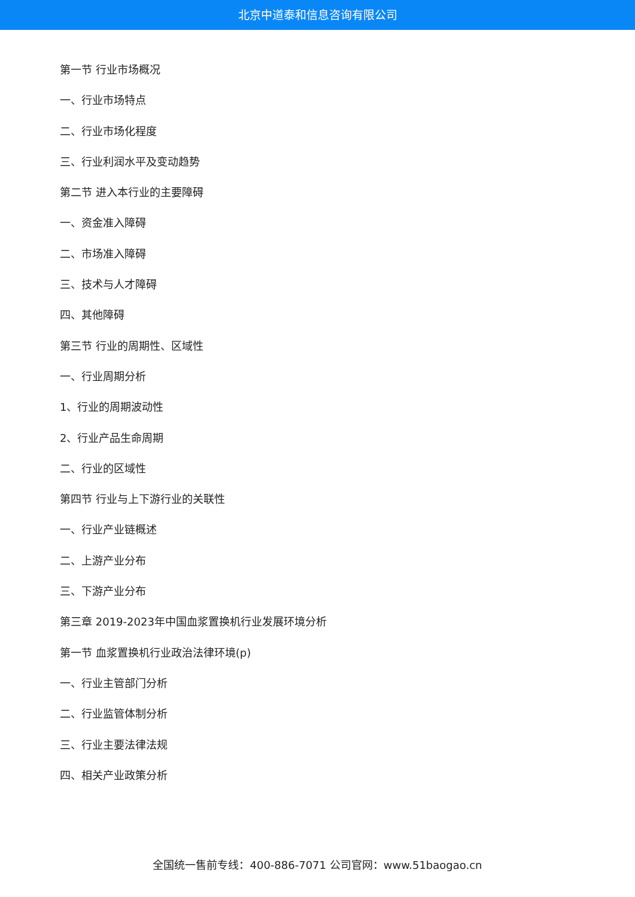北京中道泰和信息咨询有限公司
第一节 行业市场概况
一、行业市场特点
二、行业市场化程度
三、行业利润水平及变动趋势
第二节 进入本行业的主要障碍
一、资金准入障碍
二、市场准入障碍
三、技术与人才障碍
四、其他障碍
第三节 行业的周期性、区域性
一、行业周期分析
1、行业的周期波动性
2、行业产品生命周期
二、行业的区域性
第四节 行业与上下游行业的关联性
一、行业产业链概述
二、上游产业分布
三、下游产业分布
第三章 2019-2023年中国血浆置换机行业发展环境分析
第一节 血浆置换机行业政治法律环境(p)
一、行业主管部门分析
二、行业监管体制分析
三、行业主要法律法规
四、相关产业政策分析
全国统一售前专线：400-886-7071 公司官网：www.51baogao.cn